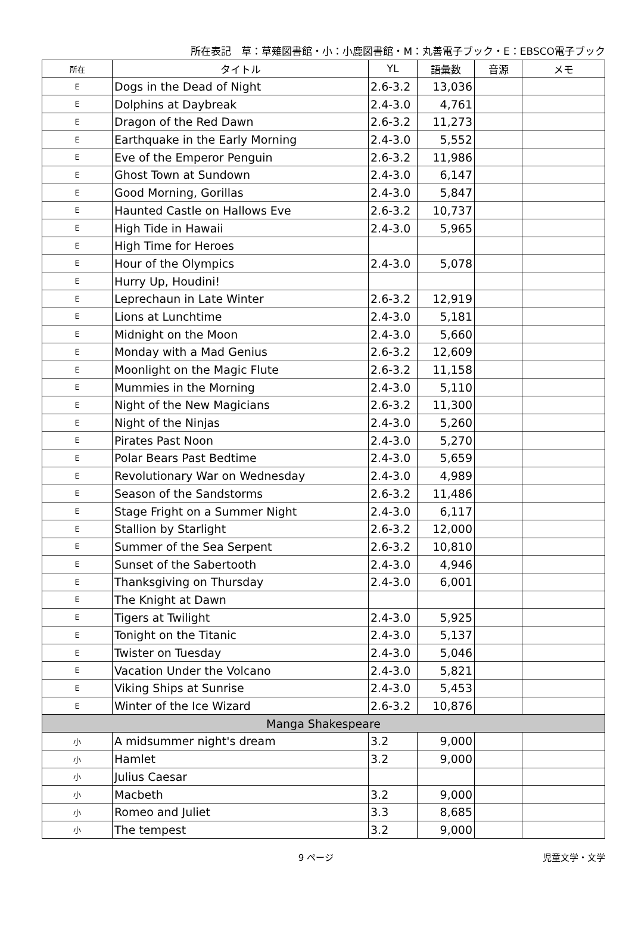所在表記　草：草薙図書館・小：小鹿図書館・M：丸善電子ブック・E：EBSCO電子ブック
| 所在 | タイトル | YL | 語彙数 | 音源 | メモ |
| --- | --- | --- | --- | --- | --- |
| E | Dogs in the Dead of Night | 2.6-3.2 | 13,036 | | |
| E | Dolphins at Daybreak | 2.4-3.0 | 4,761 | | |
| E | Dragon of the Red Dawn | 2.6-3.2 | 11,273 | | |
| E | Earthquake in the Early Morning | 2.4-3.0 | 5,552 | | |
| E | Eve of the Emperor Penguin | 2.6-3.2 | 11,986 | | |
| E | Ghost Town at Sundown | 2.4-3.0 | 6,147 | | |
| E | Good Morning, Gorillas | 2.4-3.0 | 5,847 | | |
| E | Haunted Castle on Hallows Eve | 2.6-3.2 | 10,737 | | |
| E | High Tide in Hawaii | 2.4-3.0 | 5,965 | | |
| E | High Time for Heroes | | | | |
| E | Hour of the Olympics | 2.4-3.0 | 5,078 | | |
| E | Hurry Up, Houdini! | | | | |
| E | Leprechaun in Late Winter | 2.6-3.2 | 12,919 | | |
| E | Lions at Lunchtime | 2.4-3.0 | 5,181 | | |
| E | Midnight on the Moon | 2.4-3.0 | 5,660 | | |
| E | Monday with a Mad Genius | 2.6-3.2 | 12,609 | | |
| E | Moonlight on the Magic Flute | 2.6-3.2 | 11,158 | | |
| E | Mummies in the Morning | 2.4-3.0 | 5,110 | | |
| E | Night of the New Magicians | 2.6-3.2 | 11,300 | | |
| E | Night of the Ninjas | 2.4-3.0 | 5,260 | | |
| E | Pirates Past Noon | 2.4-3.0 | 5,270 | | |
| E | Polar Bears Past Bedtime | 2.4-3.0 | 5,659 | | |
| E | Revolutionary War on Wednesday | 2.4-3.0 | 4,989 | | |
| E | Season of the Sandstorms | 2.6-3.2 | 11,486 | | |
| E | Stage Fright on a Summer Night | 2.4-3.0 | 6,117 | | |
| E | Stallion by Starlight | 2.6-3.2 | 12,000 | | |
| E | Summer of the Sea Serpent | 2.6-3.2 | 10,810 | | |
| E | Sunset of the Sabertooth | 2.4-3.0 | 4,946 | | |
| E | Thanksgiving on Thursday | 2.4-3.0 | 6,001 | | |
| E | The Knight at Dawn | | | | |
| E | Tigers at Twilight | 2.4-3.0 | 5,925 | | |
| E | Tonight on the Titanic | 2.4-3.0 | 5,137 | | |
| E | Twister on Tuesday | 2.4-3.0 | 5,046 | | |
| E | Vacation Under the Volcano | 2.4-3.0 | 5,821 | | |
| E | Viking Ships at Sunrise | 2.4-3.0 | 5,453 | | |
| E | Winter of the Ice Wizard | 2.6-3.2 | 10,876 | | |
| Manga Shakespeare | | | | | |
| 小 | A midsummer night's dream | 3.2 | 9,000 | | |
| 小 | Hamlet | 3.2 | 9,000 | | |
| 小 | Julius Caesar | | | | |
| 小 | Macbeth | 3.2 | 9,000 | | |
| 小 | Romeo and Juliet | 3.3 | 8,685 | | |
| 小 | The tempest | 3.2 | 9,000 | | |
9 ページ 児童文学・文学